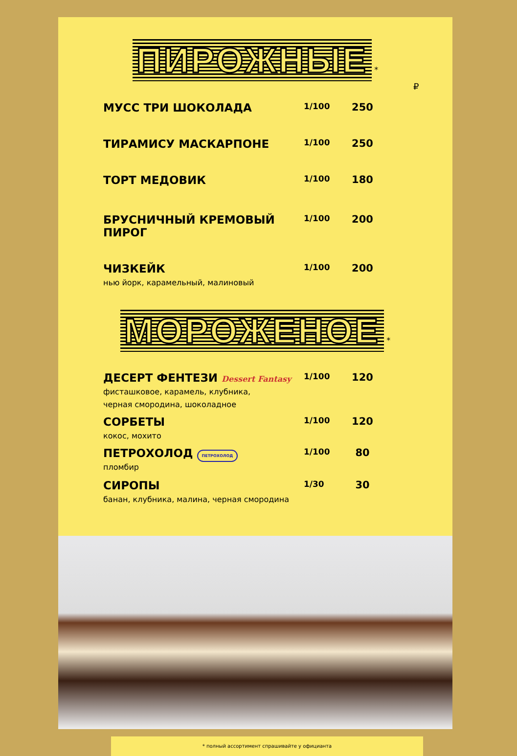ПИРОЖНЫЕ *
₽
МУСС ТРИ ШОКОЛАДА
1/100
250
ТИРАМИСУ МАСКАРПОНЕ
1/100
250
ТОРТ МЕДОВИК
1/100
180
БРУСНИЧНЫЙ КРЕМОВЫЙ ПИРОГ
1/100
200
ЧИЗКЕЙК
нью йорк, карамельный, малиновый
1/100
200
МОРОЖЕНОЕ *
ДЕСЕРТ ФЕНТЕЗИ Dessert Fantasy
фисташковое, карамель, клубника,
черная смородина, шоколадное
1/100
120
СОРБЕТЫ
кокос, мохито
1/100
120
ПЕТРОХОЛОД ПЕТРОХОЛОД
пломбир
1/100
80
СИРОПЫ
банан, клубника, малина, черная смородина
1/30
30
* полный ассортимент спрашивайте у официанта